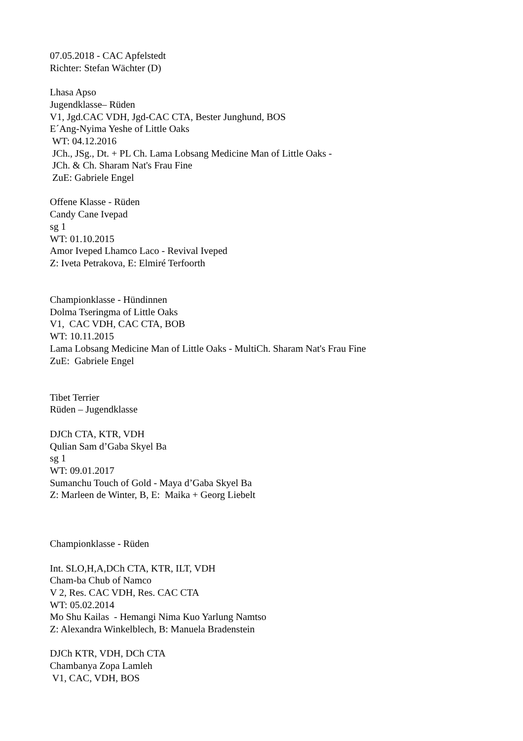07.05.2018 - CAC Apfelstedt
Richter: Stefan Wächter (D)
Lhasa Apso
Jugendklasse– Rüden
V1, Jgd.CAC VDH, Jgd-CAC CTA, Bester Junghund, BOS
E´Ang-Nyima Yeshe of Little Oaks
WT: 04.12.2016
JCh., JSg., Dt. + PL Ch. Lama Lobsang Medicine Man of Little Oaks -
JCh. & Ch. Sharam Nat's Frau Fine
ZuE: Gabriele Engel
Offene Klasse - Rüden
Candy Cane Ivepad
sg 1
WT: 01.10.2015
Amor Iveped Lhamco Laco - Revival Iveped
Z: Iveta Petrakova, E: Elmiré Terfoorth
Championklasse - Hündinnen
Dolma Tseringma of Little Oaks
V1, CAC VDH, CAC CTA, BOB
WT: 10.11.2015
Lama Lobsang Medicine Man of Little Oaks - MultiCh. Sharam Nat's Frau Fine
ZuE: Gabriele Engel
Tibet Terrier
Rüden – Jugendklasse
DJCh CTA, KTR, VDH
Qulian Sam d’Gaba Skyel Ba
sg 1
WT: 09.01.2017
Sumanchu Touch of Gold - Maya d’Gaba Skyel Ba
Z: Marleen de Winter, B, E: Maika + Georg Liebelt
Championklasse - Rüden
Int. SLO,H,A,DCh CTA, KTR, ILT, VDH
Cham-ba Chub of Namco
V 2, Res. CAC VDH, Res. CAC CTA
WT: 05.02.2014
Mo Shu Kailas - Hemangi Nima Kuo Yarlung Namtso
Z: Alexandra Winkelblech, B: Manuela Bradenstein
DJCh KTR, VDH, DCh CTA
Chambanya Zopa Lamleh
V1, CAC, VDH, BOS